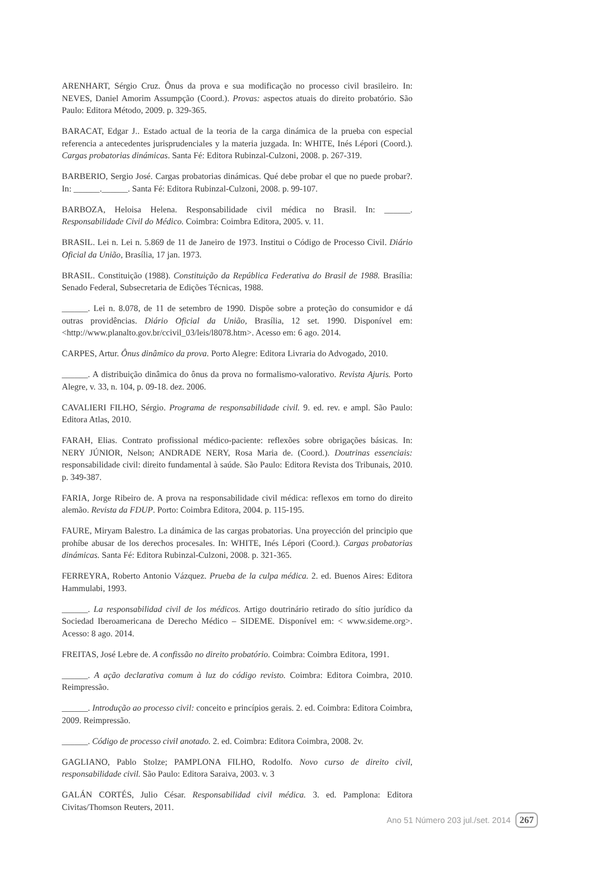ARENHART, Sérgio Cruz. Ônus da prova e sua modificação no processo civil brasileiro. In: NEVES, Daniel Amorim Assumpção (Coord.). Provas: aspectos atuais do direito probatório. São Paulo: Editora Método, 2009. p. 329-365.
BARACAT, Edgar J.. Estado actual de la teoria de la carga dinámica de la prueba con especial referencia a antecedentes jurisprudenciales y la materia juzgada. In: WHITE, Inés Lépori (Coord.). Cargas probatorias dinámicas. Santa Fé: Editora Rubinzal-Culzoni, 2008. p. 267-319.
BARBERIO, Sergio José. Cargas probatorias dinámicas. Qué debe probar el que no puede probar?. In: ______.______. Santa Fé: Editora Rubinzal-Culzoni, 2008. p. 99-107.
BARBOZA, Heloisa Helena. Responsabilidade civil médica no Brasil. In: ______. Responsabilidade Civil do Médico. Coimbra: Coimbra Editora, 2005. v. 11.
BRASIL. Lei n. Lei n. 5.869 de 11 de Janeiro de 1973. Institui o Código de Processo Civil. Diário Oficial da União, Brasília, 17 jan. 1973.
BRASIL. Constituição (1988). Constituição da República Federativa do Brasil de 1988. Brasília: Senado Federal, Subsecretaria de Edições Técnicas, 1988.
______. Lei n. 8.078, de 11 de setembro de 1990. Dispõe sobre a proteção do consumidor e dá outras providências. Diário Oficial da União, Brasília, 12 set. 1990. Disponível em: <http://www.planalto.gov.br/ccivil_03/leis/l8078.htm>. Acesso em: 6 ago. 2014.
CARPES, Artur. Ônus dinâmico da prova. Porto Alegre: Editora Livraria do Advogado, 2010.
______. A distribuição dinâmica do ônus da prova no formalismo-valorativo. Revista Ajuris. Porto Alegre, v. 33, n. 104, p. 09-18. dez. 2006.
CAVALIERI FILHO, Sérgio. Programa de responsabilidade civil. 9. ed. rev. e ampl. São Paulo: Editora Atlas, 2010.
FARAH, Elias. Contrato profissional médico-paciente: reflexões sobre obrigações básicas. In: NERY JÚNIOR, Nelson; ANDRADE NERY, Rosa Maria de. (Coord.). Doutrinas essenciais: responsabilidade civil: direito fundamental à saúde. São Paulo: Editora Revista dos Tribunais, 2010. p. 349-387.
FARIA, Jorge Ribeiro de. A prova na responsabilidade civil médica: reflexos em torno do direito alemão. Revista da FDUP. Porto: Coimbra Editora, 2004. p. 115-195.
FAURE, Miryam Balestro. La dinámica de las cargas probatorias. Una proyección del principio que prohíbe abusar de los derechos procesales. In: WHITE, Inés Lépori (Coord.). Cargas probatorias dinámicas. Santa Fé: Editora Rubinzal-Culzoni, 2008. p. 321-365.
FERREYRA, Roberto Antonio Vázquez. Prueba de la culpa médica. 2. ed. Buenos Aires: Editora Hammulabi, 1993.
______. La responsabilidad civil de los médicos. Artigo doutrinário retirado do sítio jurídico da Sociedad Iberoamericana de Derecho Médico – SIDEME. Disponível em: < www.sideme.org>. Acesso: 8 ago. 2014.
FREITAS, José Lebre de. A confissão no direito probatório. Coimbra: Coimbra Editora, 1991.
______. A ação declarativa comum à luz do código revisto. Coimbra: Editora Coimbra, 2010. Reimpressão.
______. Introdução ao processo civil: conceito e princípios gerais. 2. ed. Coimbra: Editora Coimbra, 2009. Reimpressão.
______. Código de processo civil anotado. 2. ed. Coimbra: Editora Coimbra, 2008. 2v.
GAGLIANO, Pablo Stolze; PAMPLONA FILHO, Rodolfo. Novo curso de direito civil, responsabilidade civil. São Paulo: Editora Saraiva, 2003. v. 3
GALÁN CORTÉS, Julio César. Responsabilidad civil médica. 3. ed. Pamplona: Editora Civitas/Thomson Reuters, 2011.
Ano 51 Número 203 jul./set. 2014 267